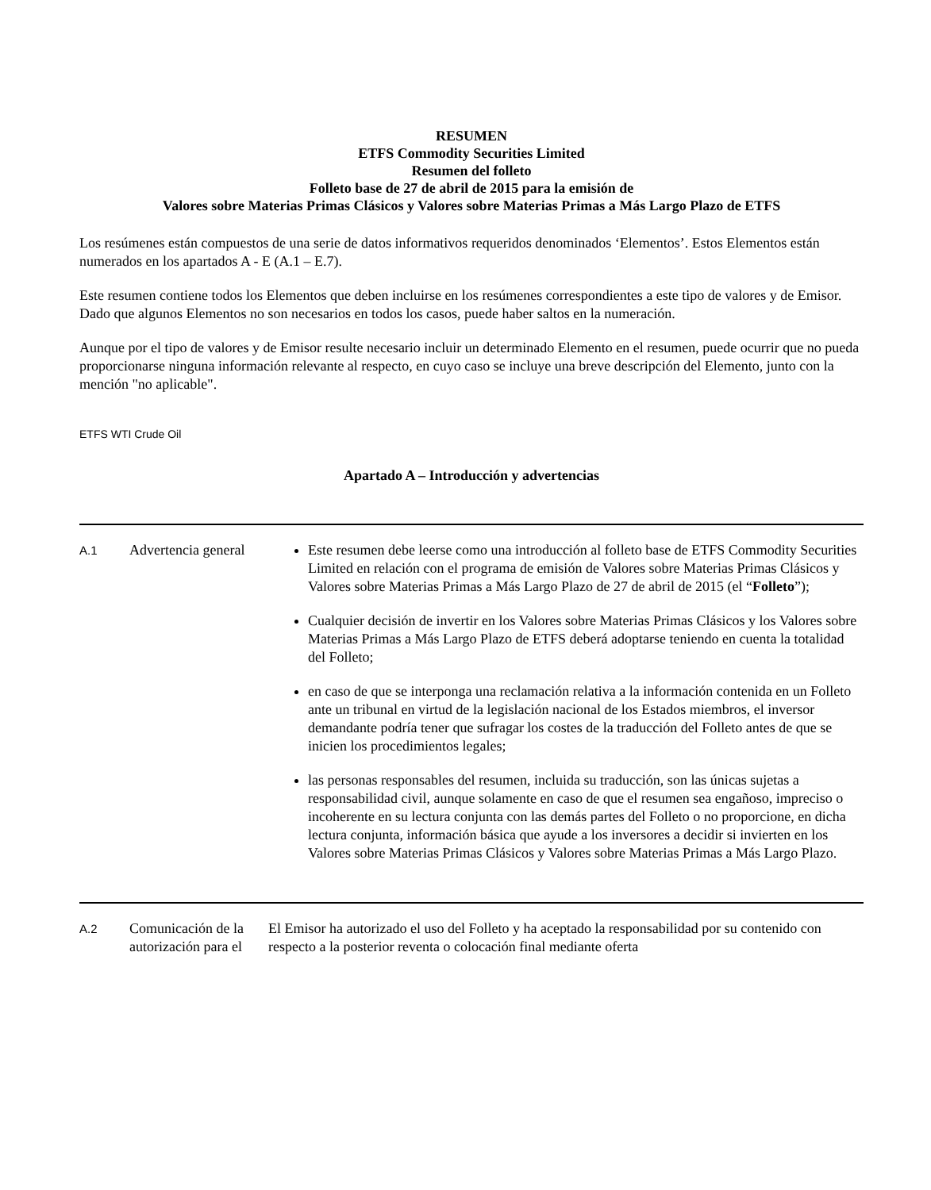RESUMEN
ETFS Commodity Securities Limited
Resumen del folleto
Folleto base de 27 de abril de 2015 para la emisión de
Valores sobre Materias Primas Clásicos y Valores sobre Materias Primas a Más Largo Plazo de ETFS
Los resúmenes están compuestos de una serie de datos informativos requeridos denominados ‘Elementos’. Estos Elementos están numerados en los apartados A - E (A.1 – E.7).
Este resumen contiene todos los Elementos que deben incluirse en los resúmenes correspondientes a este tipo de valores y de Emisor. Dado que algunos Elementos no son necesarios en todos los casos, puede haber saltos en la numeración.
Aunque por el tipo de valores y de Emisor resulte necesario incluir un determinado Elemento en el resumen, puede ocurrir que no pueda proporcionarse ninguna información relevante al respecto, en cuyo caso se incluye una breve descripción del Elemento, junto con la mención "no aplicable".
ETFS WTI Crude Oil
Apartado A – Introducción y advertencias
| A.1 | Advertencia general | Este resumen debe leerse como una introducción al folleto base de ETFS Commodity Securities Limited en relación con el programa de emisión de Valores sobre Materias Primas Clásicos y Valores sobre Materias Primas a Más Largo Plazo de 27 de abril de 2015 (el “ Folleto ”); Cualquier decisión de invertir en los Valores sobre Materias Primas Clásicos y los Valores sobre Materias Primas a Más Largo Plazo de ETFS deberá adoptarse teniendo en cuenta la totalidad del Folleto; en caso de que se interponga una reclamación relativa a la información contenida en un Folleto ante un tribunal en virtud de la legislación nacional de los Estados miembros, el inversor demandante podría tener que sufragar los costes de la traducción del Folleto antes de que se inicien los procedimientos legales; las personas responsables del resumen, incluida su traducción, son las únicas sujetas a responsabilidad civil, aunque solamente en caso de que el resumen sea engañoso, impreciso o incoherente en su lectura conjunta con las demás partes del Folleto o no proporcione, en dicha lectura conjunta, información básica que ayude a los inversores a decidir si invierten en los Valores sobre Materias Primas Clásicos y Valores sobre Materias Primas a Más Largo Plazo. |
| A.2 | Comunicación de la autorización para el | El Emisor ha autorizado el uso del Folleto y ha aceptado la responsabilidad por su contenido con respecto a la posterior reventa o colocación final mediante oferta |